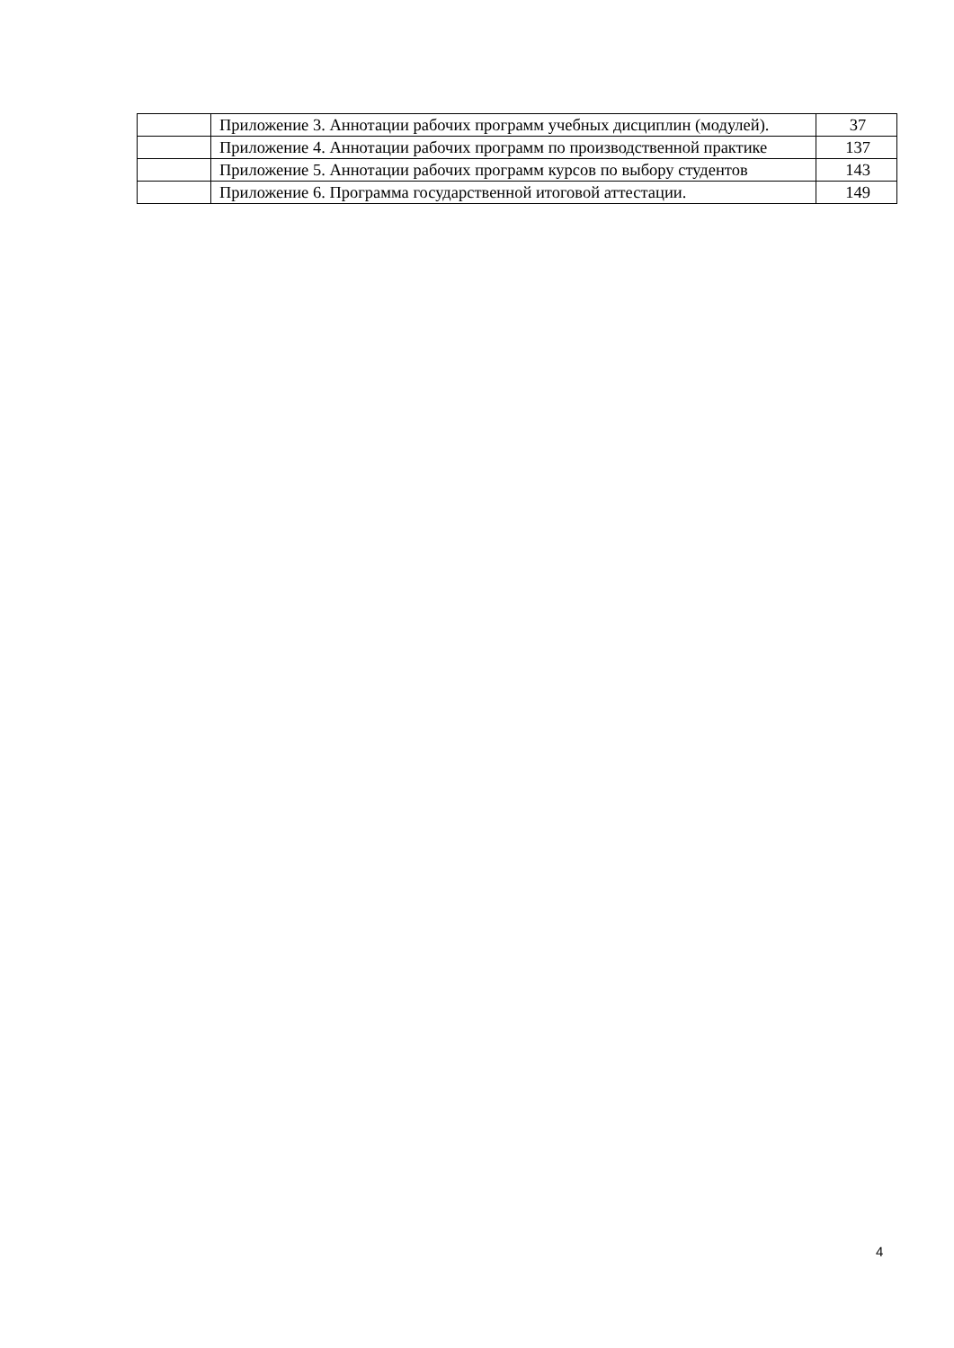| | Приложение 3. Аннотации рабочих программ учебных дисциплин (модулей). | 37 |
| | Приложение 4. Аннотации рабочих программ по производственной практике | 137 |
| | Приложение 5. Аннотации рабочих программ курсов по выбору студентов | 143 |
| | Приложение 6. Программа государственной итоговой аттестации. | 149 |
4